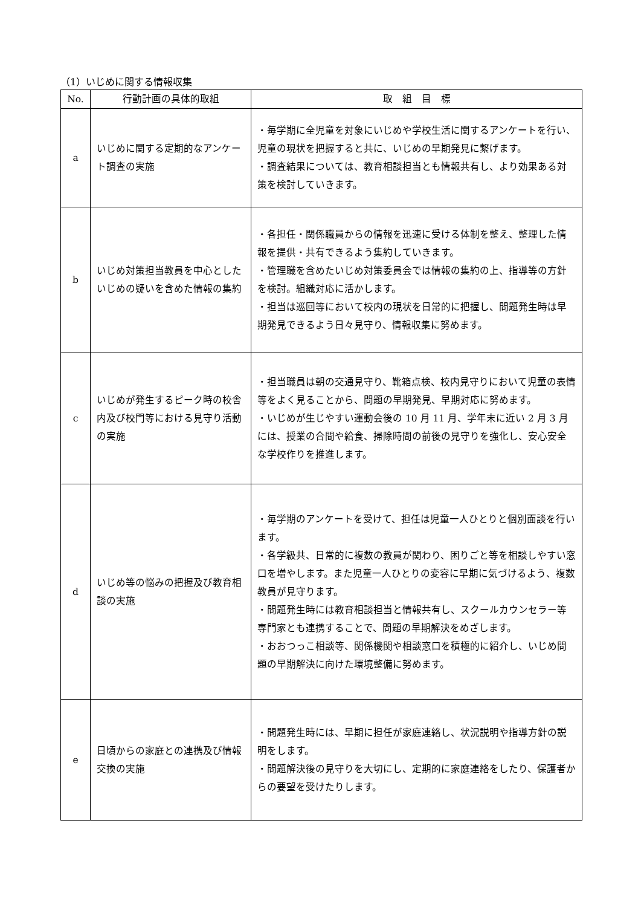（1）いじめに関する情報収集
| No. | 行動計画の具体的取組 | 取 組 目 標 |
| --- | --- | --- |
| a | いじめに関する定期的なアンケート調査の実施 | ・毎学期に全児童を対象にいじめや学校生活に関するアンケートを行い、児童の現状を把握すると共に、いじめの早期発見に繋げます。 ・調査結果については、教育相談担当とも情報共有し、より効果ある対策を検討していきます。 |
| b | いじめ対策担当教員を中心としたいじめの疑いを含めた情報の集約 | ・各担任・関係職員からの情報を迅速に受ける体制を整え、整理した情報を提供・共有できるよう集約していきます。 ・管理職を含めたいじめ対策委員会では情報の集約の上、指導等の方針を検討。組織対応に活かします。 ・担当は巡回等において校内の現状を日常的に把握し、問題発生時は早期発見できるよう日々見守り、情報収集に努めます。 |
| c | いじめが発生するピーク時の校舎内及び校門等における見守り活動の実施 | ・担当職員は朝の交通見守り、靴箱点検、校内見守りにおいて児童の表情等をよく見ることから、問題の早期発見、早期対応に努めます。 ・いじめが生じやすい運動会後の 10 月 11 月、学年末に近い 2 月 3 月には、授業の合間や給食、掃除時間の前後の見守りを強化し、安心安全な学校作りを推進します。 |
| d | いじめ等の悩みの把握及び教育相談の実施 | ・毎学期のアンケートを受けて、担任は児童一人ひとりと個別面談を行います。 ・各学級共、日常的に複数の教員が関わり、困りごと等を相談しやすい窓口を増やします。また児童一人ひとりの変容に早期に気づけるよう、複数教員が見守ります。 ・問題発生時には教育相談担当と情報共有し、スクールカウンセラー等専門家とも連携することで、問題の早期解決をめざします。 ・おおつっこ相談等、関係機関や相談窓口を積極的に紹介し、いじめ問題の早期解決に向けた環境整備に努めます。 |
| e | 日頃からの家庭との連携及び情報交換の実施 | ・問題発生時には、早期に担任が家庭連絡し、状況説明や指導方針の説明をします。 ・問題解決後の見守りを大切にし、定期的に家庭連絡をしたり、保護者からの要望を受けたりします。 |